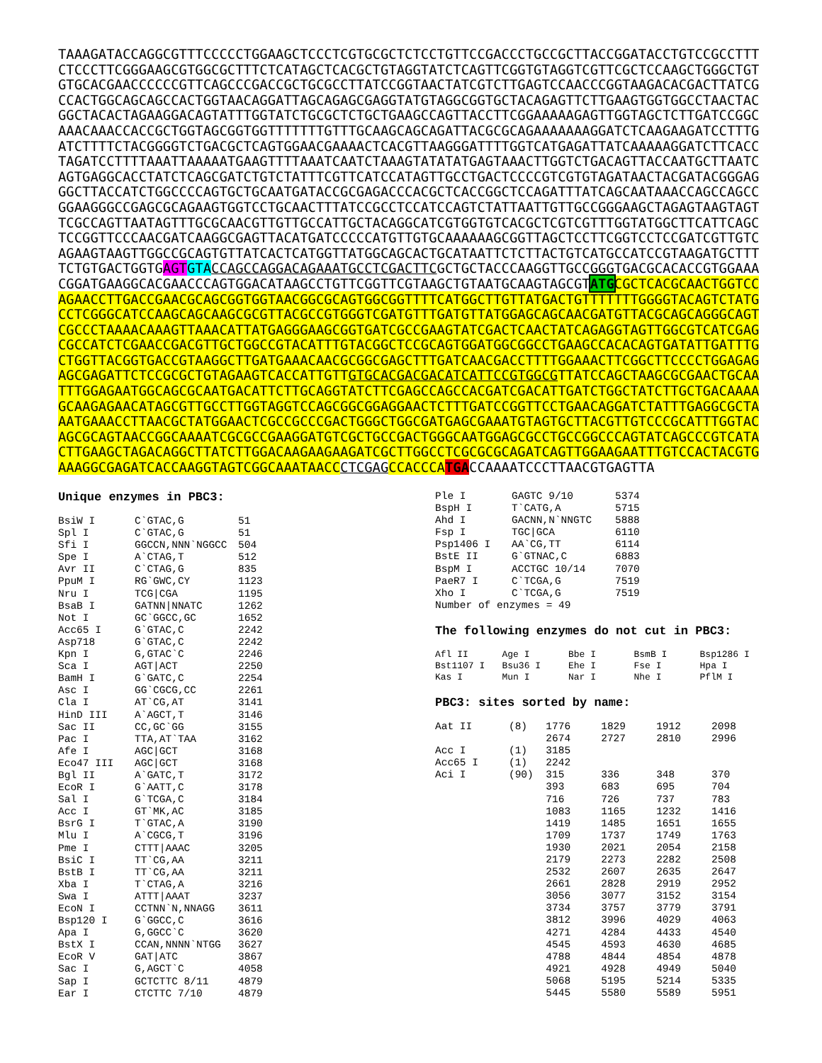TAAAGATACCAGGCGTTTCCCCCTGGAAGCTCCCTCGTGCGCTCTCCTGTTCCGACCCTGCCGCTTACCGGATACCTGTCCGCCTTT
CTCCCTTCGGGAAGCGTGGCGCTTTCTCATAGCTCACGCTGTAGGTATCTCAGTTCGGTGTAGGTCGTTCGCTCCAAGCTGGGCTGT
GTGCACGAACCCCCCGTTCAGCCCGACCGCTGCGCCTTATCCGGTAACTATCGTCTTGAGTCCAACCCGGTAAGACACGACTTATCG
CCACTGGCAGCAGCCACTGGTAACAGGATTAGCAGAGCGAGGTATGTAGGCGGTGCTACAGAGTTCTTGAAGTGGTGGCCTAACTAC
GGCTACACTAGAAGGACAGTATTTGGTATCTGCGCTCTGCTGAAGCCAGTTACCTTCGGAAAAAGAGTTGGTAGCTCTTGATCCGGC
AAACAAACCACCGCTGGTAGCGGTGGTTTTTTTGTTTGCAAGCAGCAGATTACGCGCAGAAAAAAAGGATCTCAAGAAGATCCTTTG
ATCTTTTCTACGGGGTCTGACGCTCAGTGGAACGAAAACTCACGTTAAGGGATTTTGGTCATGAGATTATCAAAAAGGATCTTCACC
TAGATCCTTTTAAATTAAAAATGAAGTTTTAAATCAATCTAAAGTATATATGAGTAAACTTGGTCTGACAGTTACCAATGCTTAATC
AGTGAGGCACCTATCTCAGCGATCTGTCTATTTCGTTCATCCATAGTTGCCTGACTCCCCGTCGTGTAGATAACTACGATACGGGAG
GGCTTACCATCTGGCCCCAGTGCTGCAATGATACCGCGAGACCCACGCTCACCGGCTCCAGATTTATCAGCAATAAACCAGCCAGCC
GGAAGGGCCGAGCGCAGAAGTGGTCCTGCAACTTTATCCGCCTCCATCCAGTCTATTAATTGTTGCCGGGAAGCTAGAGTAAGTAGT
TCGCCAGTTAATAGTTTGCGCAACGTTGTTGCCATTGCTACAGGCATCGTGGTGTCACGCTCGTCGTTTGGTATGGCTTCATTCAGC
TCCGGTTCCCAACGATCAAGGCGAGTTACATGATCCCCCATGTTGTGCAAAAAAGCGGTTAGCTCCTTCGGTCCTCCGATCGTTGTC
AGAAGTAAGTTGGCCGCAGTGTTATCACTCATGGTTATGGCAGCACTGCATAATTCTCTTACTGTCATGCCATCCGTAAGATGCTTT
TCTGTGACTGGTGAGT GTA CCAGCCAGGACAGAAATGCCTCGACTTCGCTGCTACCCAAGGTTGCCGGGTGACGCACACCGTGGAAA
CGGATGAAGGCACGAACCCAGTGGACATAAGCCTGTTCGGTTCGTAAGCTGTAATGCAAGTAGCGTATG CGCTCACGCAACTGGTCC
AGAACCTTGACCGAACGCAGCGGTGGTAACGGCGCAGTGGCGGTTTTCATGGCTTGTTATGACTGTTTTTTTGGGGTACAGTCTATG
CCTCGGGCATCCAAGCAGCAAGCGCGTTACGCCGTGGGTCGATGTTTGATGTTATGGAGCAGCAACGATGTTACGCAGCAGGGCAGT
CGCCCTAAAACAAAGTTAAACATTATGAGGGAAGCGGTGATCGCCGAAGTATCGACTCAACTATCAGAGGTAGTTGGCGTCATCGAG
CGCCATCTCGAACCGACGTTGCTGGCCGTACATTTGTACGGCTCCGCAGTGGATGGCGGCCTGAAGCCACACAGTGATATTGATTTG
CTGGTTACGGTGACCGTAAGGCTTGATGAAACAACGCGGCGAGCTTTGATCAACGACCTTTTGGAAACTTCGGCTTCCCCTGGAGAG
AGCGAGATTCTCCGCGCTGTAGAAGTCACCATTGTTGTGCACGACGACATCATTCCGTGGCGTTATCCAGCTAAGCGCGAACTGCAA
TTTGGAGAATGGCAGCGCAATGACATTCTTGCAGGTATCTTCGAGCCAGCCACGATCGACATTGATCTGGCTATCTTGCTGACAAAA
GCAAGAGAACATAGCGTTGCCTTGGTAGGTCCAGCGGCGGAGGAACTCTTTGATCCGGTTCCTGAACAGGATCTATTTGAGGCGCTA
AATGAAACCTTAACGCTATGGAACTCGCCGCCCGACTGGGCTGGCGATGAGCGAAATGTAGTGCTTACGTTGTCCCGCATTTGGTAC
AGCGCAGTAACCGGCAAAATCGCGCCGAAGGATGTCGCTGCCGACTGGGCAATGGAGCGCCTGCCGGCCCAGTATCAGCCCGTCATA
CTTGAAGCTAGACAGGCTTATCTTGGACAAGAAGAAGATCGCTTGGCCTCGCGCGCAGATCAGTTGGAAGAATTTGTCCACTACGTG
AAAGGCGAGATCACCAAGGTAGTCGGCAAATAACC CTCGAG CCACCCA TGACCAAAATCCCTTAACGTGAGTTA
Unique enzymes in PBC3:
| BsiW I | C`GTAC,G | 51 |
| Spl I | C`GTAC,G | 51 |
| Sfi I | GGCCN,NNN`NGGCC | 504 |
| Spe I | A`CTAG,T | 512 |
| Avr II | C`CTAG,G | 835 |
| PpuM I | RG`GWC,CY | 1123 |
| Nru I | TCG/CGA | 1195 |
| BsaB I | GATNN/NNATC | 1262 |
| Not I | GC`GGCC,GC | 1652 |
| Acc65 I | G`GTAC,C | 2242 |
| Asp718 | G`GTAC,C | 2242 |
| Kpn I | G,GTAC`C | 2246 |
| Sca I | AGT/ACT | 2250 |
| BamH I | G`GATC,C | 2254 |
| Asc I | GG`CGCG,CC | 2261 |
| Cla I | AT`CG,AT | 3141 |
| HinD III | A`AGCT,T | 3146 |
| Sac II | CC,GC`GG | 3155 |
| Pac I | TTA,AT`TAA | 3162 |
| Afe I | AGC/GCT | 3168 |
| Eco47 III | AGC/GCT | 3168 |
| Bgl II | A`GATC,T | 3172 |
| EcoR I | G`AATT,C | 3178 |
| Sal I | G`TCGA,C | 3184 |
| Acc I | GT`MK,AC | 3185 |
| BsrG I | T`GTAC,A | 3190 |
| Mlu I | A`CGCG,T | 3196 |
| Pme I | CTTT/AAAC | 3205 |
| BsiC I | TT`CG,AA | 3211 |
| BstB I | TT`CG,AA | 3211 |
| Xba I | T`CTAG,A | 3216 |
| Swa I | ATTT/AAAT | 3237 |
| EcoN I | CCTNN`N,NNAGG | 3611 |
| Bsp120 I | G`GGCC,C | 3616 |
| Apa I | G,GGCC`C | 3620 |
| BstX I | CCAN,NNNN`NTGG | 3627 |
| EcoR V | GAT/ATC | 3867 |
| Sac I | G,AGCT`C | 4058 |
| Sap I | GCTCTTC 8/11 | 4879 |
| Ear I | CTCTTC 7/10 | 4879 |
| Ple I | GAGTC 9/10 | 5374 |
| BspH I | T`CATG,A | 5715 |
| Ahd I | GACNN,N`NNGTC | 5888 |
| Fsp I | TGC/GCA | 6110 |
| Psp1406 I | AA`CG,TT | 6114 |
| BstE II | G`GTNAC,C | 6883 |
| BspM I | ACCTGC 10/14 | 7070 |
| PaeR7 I | C`TCGA,G | 7519 |
| Xho I | C`TCGA,G | 7519 |
| Number of enzymes = 49 | | |
The following enzymes do not cut in PBC3:
| Afl II | Age I | Bbe I | BsmB I | Bsp1286 I |
| Bst1107 I | Bsu36 I | Ehe I | Fse I | Hpa I |
| Kas I | Mun I | Nar I | Nhe I | PflM I |
PBC3: sites sorted by name:
| Aat II | (8) | 1776 | 1829 | 1912 | 2098 |
| | | 2674 | 2727 | 2810 | 2996 |
| Acc I | (1) | 3185 | | | |
| Acc65 I | (1) | 2242 | | | |
| Aci I | (90) | 315 | 336 | 348 | 370 |
| | | 393 | 683 | 695 | 704 |
| | | 716 | 726 | 737 | 783 |
| | | 1083 | 1165 | 1232 | 1416 |
| | | 1419 | 1485 | 1651 | 1655 |
| | | 1709 | 1737 | 1749 | 1763 |
| | | 1930 | 2021 | 2054 | 2158 |
| | | 2179 | 2273 | 2282 | 2508 |
| | | 2532 | 2607 | 2635 | 2647 |
| | | 2661 | 2828 | 2919 | 2952 |
| | | 3056 | 3077 | 3152 | 3154 |
| | | 3734 | 3757 | 3779 | 3791 |
| | | 3812 | 3996 | 4029 | 4063 |
| | | 4271 | 4284 | 4433 | 4540 |
| | | 4545 | 4593 | 4630 | 4685 |
| | | 4788 | 4844 | 4854 | 4878 |
| | | 4921 | 4928 | 4949 | 5040 |
| | | 5068 | 5195 | 5214 | 5335 |
| | | 5445 | 5580 | 5589 | 5951 |